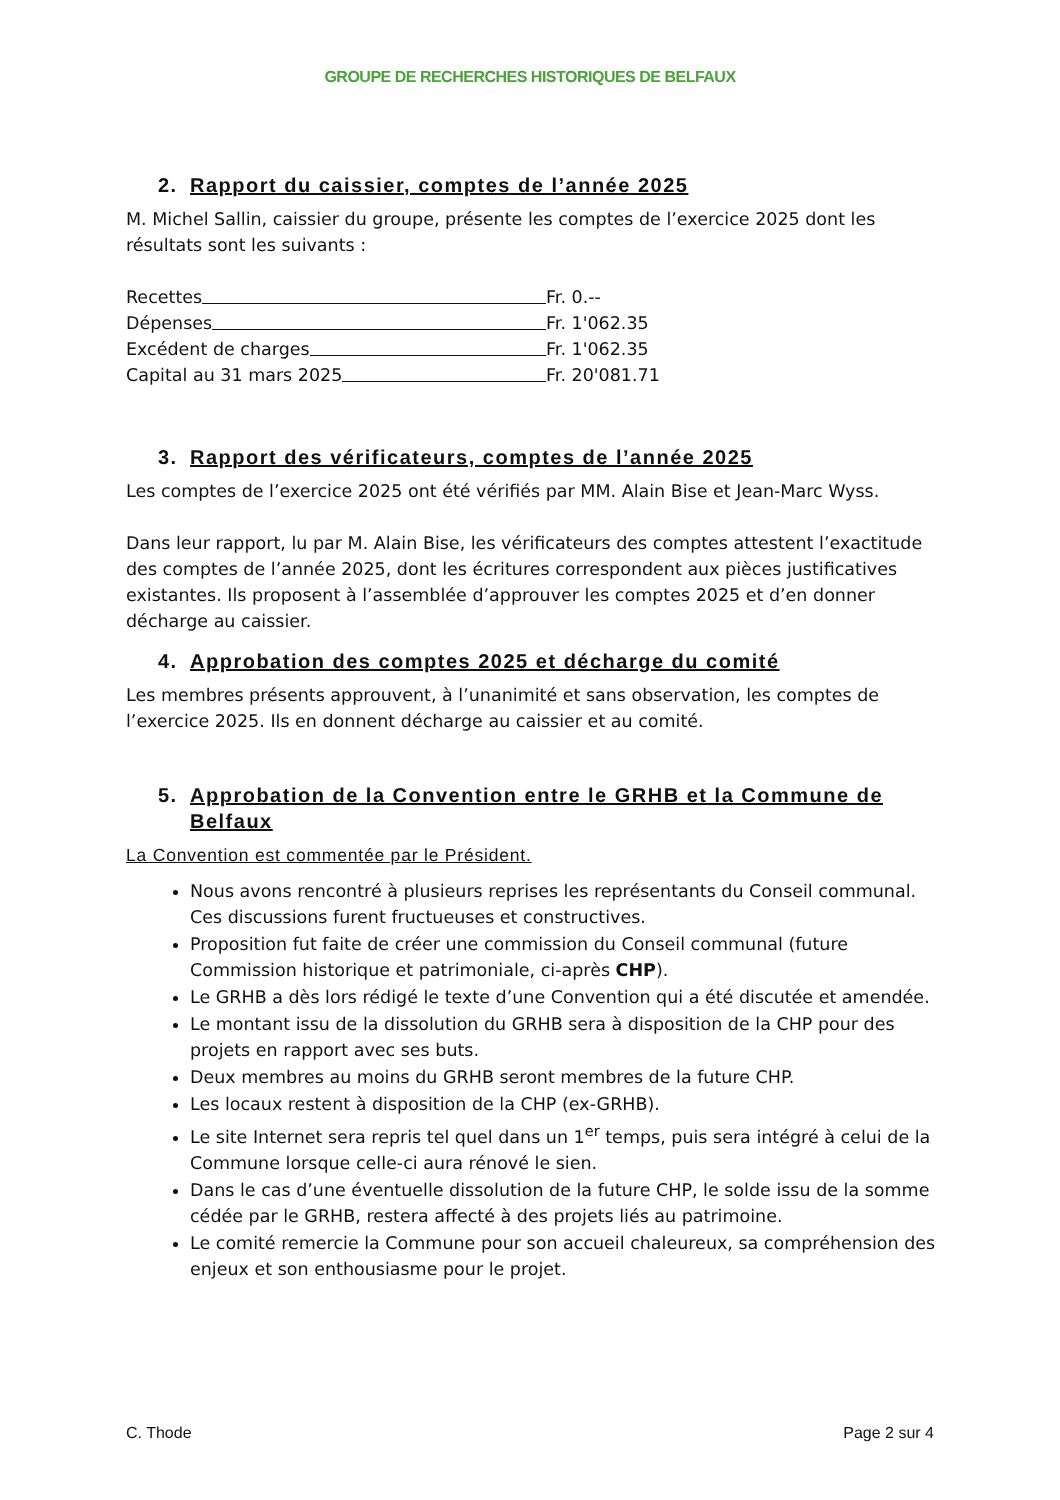GROUPE DE RECHERCHES HISTORIQUES DE BELFAUX
2. Rapport du caissier, comptes de l’année 2025
M. Michel Sallin, caissier du groupe, présente les comptes de l’exercice 2025 dont les résultats sont les suivants :
Recettes Fr. 0.--
Dépenses Fr. 1'062.35
Excédent de charges Fr. 1'062.35
Capital au 31 mars 2025 Fr. 20'081.71
3. Rapport des vérificateurs, comptes de l’année 2025
Les comptes de l’exercice 2025 ont été vérifiés par MM. Alain Bise et Jean-Marc Wyss.
Dans leur rapport, lu par M. Alain Bise, les vérificateurs des comptes attestent l’exactitude des comptes de l’année 2025, dont les écritures correspondent aux pièces justificatives existantes. Ils proposent à l’assemblée d’approuver les comptes 2025 et d’en donner décharge au caissier.
4. Approbation des comptes 2025 et décharge du comité
Les membres présents approuvent, à l’unanimité et sans observation, les comptes de l’exercice 2025. Ils en donnent décharge au caissier et au comité.
5. Approbation de la Convention entre le GRHB et la Commune de Belfaux
La Convention est commentée par le Président.
Nous avons rencontré à plusieurs reprises les représentants du Conseil communal. Ces discussions furent fructueuses et constructives.
Proposition fut faite de créer une commission du Conseil communal (future Commission historique et patrimoniale, ci-après CHP).
Le GRHB a dès lors rédigé le texte d’une Convention qui a été discutée et amendée.
Le montant issu de la dissolution du GRHB sera à disposition de la CHP pour des projets en rapport avec ses buts.
Deux membres au moins du GRHB seront membres de la future CHP.
Les locaux restent à disposition de la CHP (ex-GRHB).
Le site Internet sera repris tel quel dans un 1<sup>er</sup> temps, puis sera intégré à celui de la Commune lorsque celle-ci aura rénové le sien.
Dans le cas d’une éventuelle dissolution de la future CHP, le solde issu de la somme cédée par le GRHB, restera affecté à des projets liés au patrimoine.
Le comité remercie la Commune pour son accueil chaleureux, sa compréhension des enjeux et son enthousiasme pour le projet.
C. Thode Page 2 sur 4